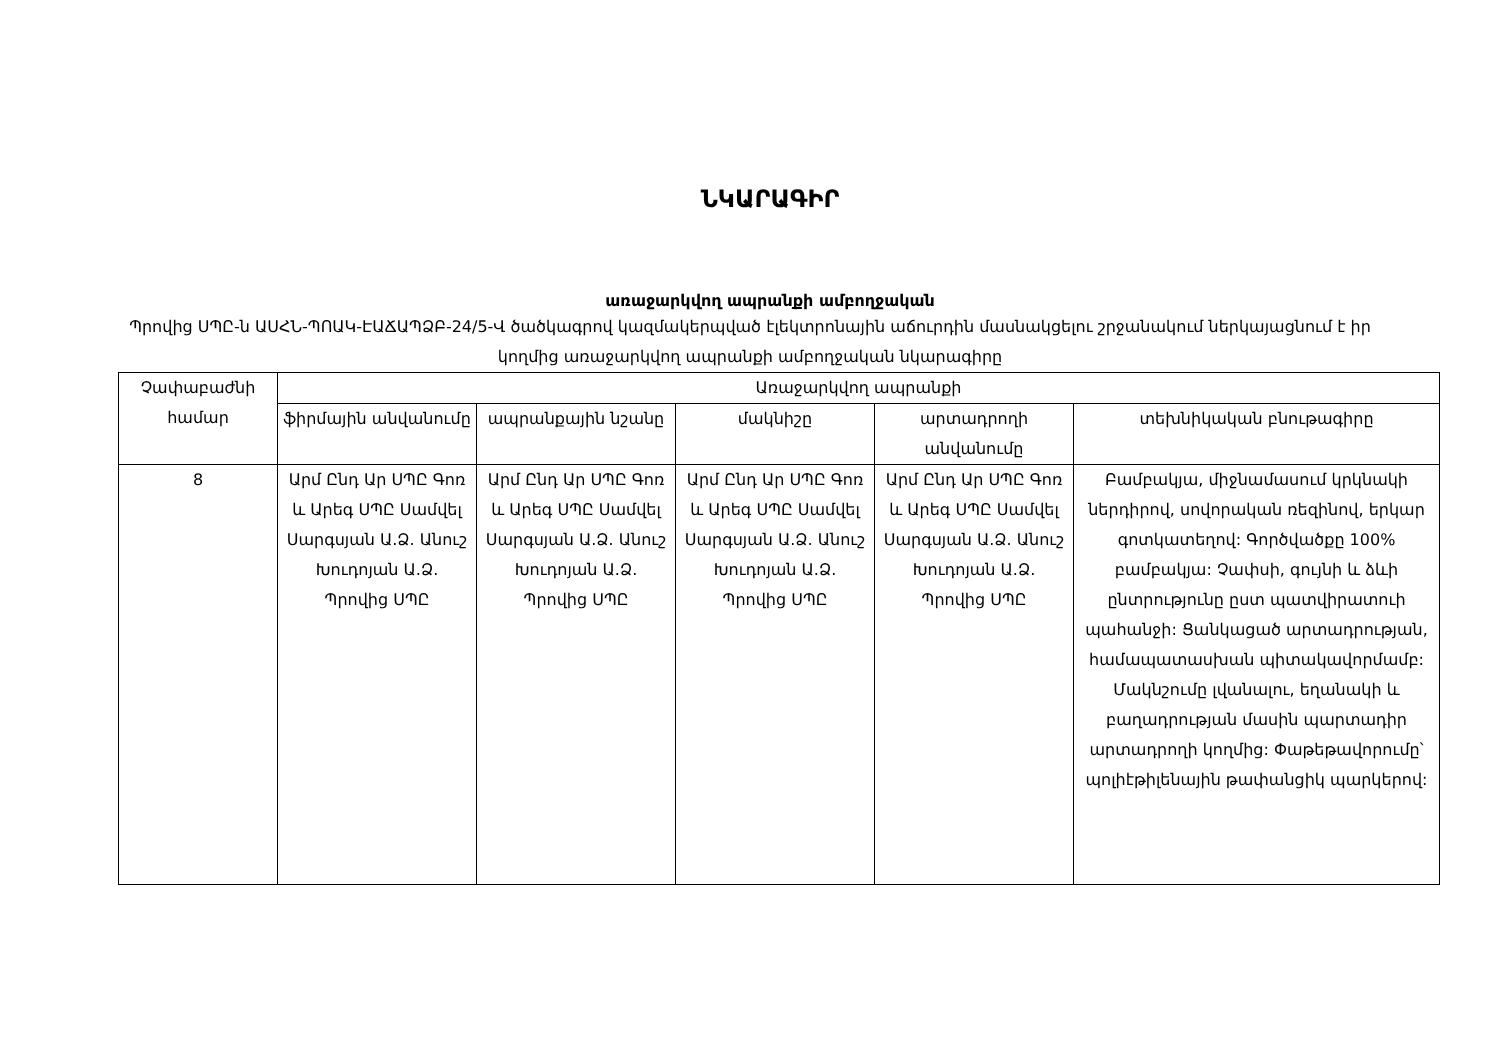ՆԿԱՐԱԳԻՐ
առաջարկվող ապրանքի ամբողջական
Պրովից ՍՊԸ-ն ԱՍՀՆ-ՊՈԱԿ-ԷԱՃԱՊՁԲ-24/5-Վ ծածկագրով կազմակերպված էլեկտրոնային աճուրդին մասնակցելու շրջանակում ներկայացնում է իր կողմից առաջարկվող ապրանքի ամբողջական նկարագիրը
| Չափաբաժնի համար | Առաջարկվող ապրանքի | | | | |
| --- | --- | --- | --- | --- | --- |
| | ֆիրմային անվանումը | ապրանքային նշանը | մակնիշը | արտադրողի անվանումը | տեխնիկական բնութագիրը |
| 8 | Արմ Ընդ Ար ՍՊԸ Գոռ և Արեգ ՍՊԸ Սամվել Սարգսյան Ա.Ձ. Անուշ Խուդոյան Ա.Ձ. Պրովից ՍՊԸ | Արմ Ընդ Ար ՍՊԸ Գոռ և Արեգ ՍՊԸ Սամվել Սարգսյան Ա.Ձ. Անուշ Խուդոյան Ա.Ձ. Պրովից ՍՊԸ | Արմ Ընդ Ար ՍՊԸ Գոռ և Արեգ ՍՊԸ Սամվել Սարգսյան Ա.Ձ. Անուշ Խուդոյան Ա.Ձ. Պրովից ՍՊԸ | Արմ Ընդ Ար ՍՊԸ Գոռ և Արեգ ՍՊԸ Սամվել Սարգսյան Ա.Ձ. Անուշ Խուդոյան Ա.Ձ. Պրովից ՍՊԸ | Բամբակյա, միջնամասում կրկնակի ներդիրով, սովորական ռեզինով, երկար գոտկատեղով: Գործվածքը 100% բամբակյա: Չափսի, գույնի և ձևի ընտրությունը ըստ պատվիրատուի պահանջի: Ցանկացած արտադրության, համապատասխան պիտակավորմամբ: Մակնշումը լվանալու, եղանակի և բաղադրության մասին պարտադիր արտադրողի կողմից: Փաթեթավորումը՝ պոլիէթիլենային թափանցիկ պարկերով: |